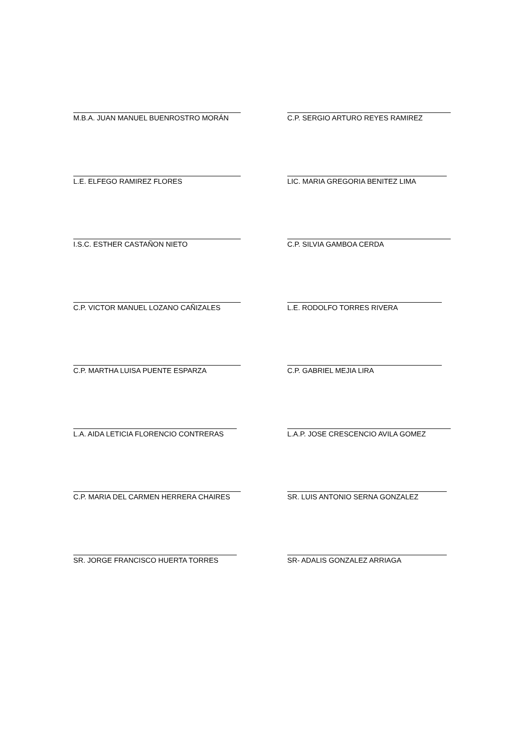M.B.A. JUAN MANUEL BUENROSTRO MORÁN C.P. SERGIO ARTURO REYES RAMIREZ
L.E. ELFEGO RAMIREZ FLORES LIC. MARIA GREGORIA BENITEZ LIMA
I.S.C. ESTHER CASTAÑON NIETO C.P. SILVIA GAMBOA CERDA
C.P. VICTOR MANUEL LOZANO CAÑIZALES L.E. RODOLFO TORRES RIVERA
C.P. MARTHA LUISA PUENTE ESPARZA C.P. GABRIEL MEJIA LIRA
L.A. AIDA LETICIA FLORENCIO CONTRERAS L.A.P. JOSE CRESCENCIO AVILA GOMEZ
C.P. MARIA DEL CARMEN HERRERA CHAIRES SR. LUIS ANTONIO SERNA GONZALEZ
SR. JORGE FRANCISCO HUERTA TORRES SR- ADALIS GONZALEZ ARRIAGA